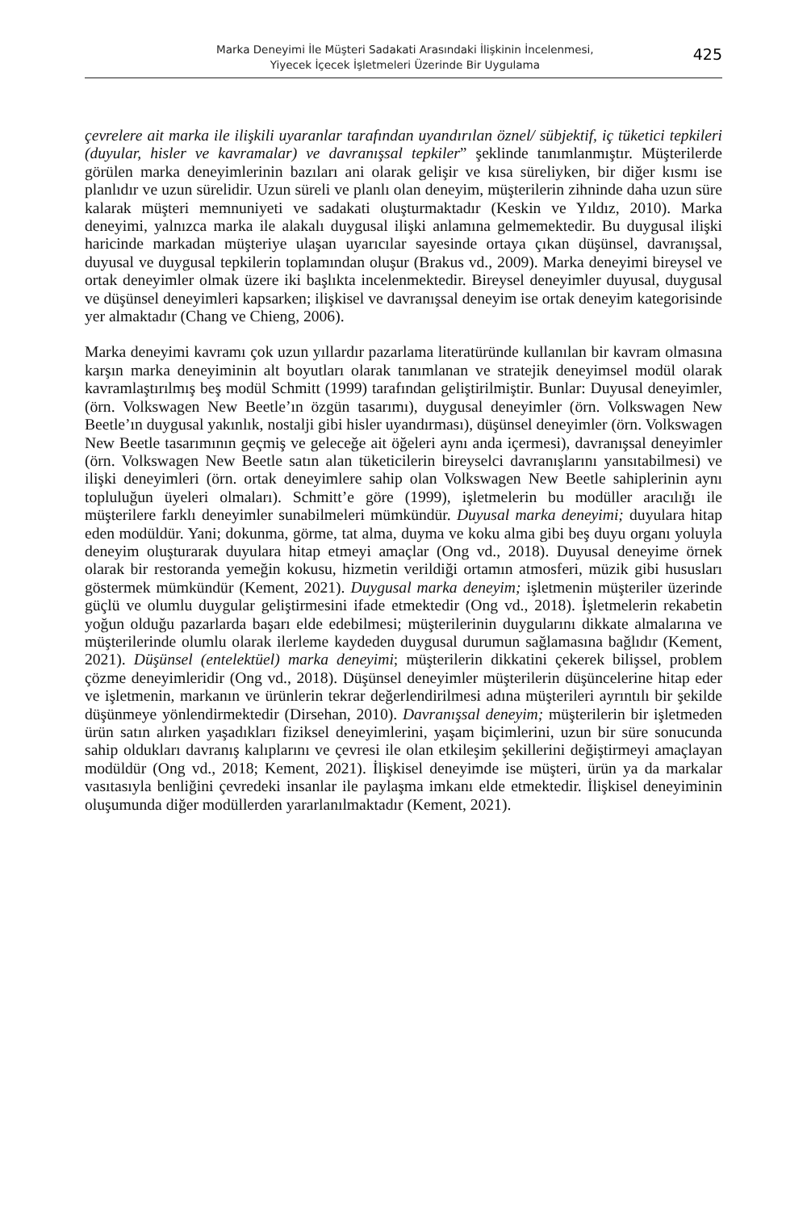Marka Deneyimi İle Müşteri Sadakati Arasındaki İlişkinin İncelenmesi,
Yiyecek İçecek İşletmeleri Üzerinde Bir Uygulama
425
çevrelere ait marka ile ilişkili uyaranlar tarafından uyandırılan öznel/ sübjektif, iç tüketici tepkileri (duyular, hisler ve kavramalar) ve davranışsal tepkiler” şeklinde tanımlanmıştır. Müşterilerde görülen marka deneyimlerinin bazıları ani olarak gelişir ve kısa süreliyken, bir diğer kısmı ise planlıdır ve uzun sürelidir. Uzun süreli ve planlı olan deneyim, müşterilerin zihninde daha uzun süre kalarak müşteri memnuniyeti ve sadakati oluşturmaktadır (Keskin ve Yıldız, 2010). Marka deneyimi, yalnızca marka ile alakalı duygusal ilişki anlamına gelmemektedir. Bu duygusal ilişki haricinde markadan müşteriye ulaşan uyarıcılar sayesinde ortaya çıkan düşünsel, davranışsal, duyusal ve duygusal tepkilerin toplamından oluşur (Brakus vd., 2009). Marka deneyimi bireysel ve ortak deneyimler olmak üzere iki başlıkta incelenmektedir. Bireysel deneyimler duyusal, duygusal ve düşünsel deneyimleri kapsarken; ilişkisel ve davranışsal deneyim ise ortak deneyim kategorisinde yer almaktadır (Chang ve Chieng, 2006).
Marka deneyimi kavramı çok uzun yıllardır pazarlama literatüründe kullanılan bir kavram olmasına karşın marka deneyiminin alt boyutları olarak tanımlanan ve stratejik deneyimsel modül olarak kavramlaştırılmış beş modül Schmitt (1999) tarafından geliştirilmiştir. Bunlar: Duyusal deneyimler, (örn. Volkswagen New Beetle’ın özgün tasarımı), duygusal deneyimler (örn. Volkswagen New Beetle’ın duygusal yakınlık, nostalji gibi hisler uyandırması), düşünsel deneyimler (örn. Volkswagen New Beetle tasarımının geçmiş ve geleceğe ait öğeleri aynı anda içermesi), davranışsal deneyimler (örn. Volkswagen New Beetle satın alan tüketicilerin bireyselci davranışlarını yansıtabilmesi) ve ilişki deneyimleri (örn. ortak deneyimlere sahip olan Volkswagen New Beetle sahiplerinin aynı topluluğun üyeleri olmaları). Schmitt’e göre (1999), işletmelerin bu modüller aracılığı ile müşterilere farklı deneyimler sunabilmeleri mümkündür. Duyusal marka deneyimi; duyulara hitap eden modüldür. Yani; dokunma, görme, tat alma, duyma ve koku alma gibi beş duyu organı yoluyla deneyim oluşturarak duyulara hitap etmeyi amaçlar (Ong vd., 2018). Duyusal deneyime örnek olarak bir restoranda yemeğin kokusu, hizmetin verildiği ortamın atmosferi, müzik gibi hususları göstermek mümkündür (Kement, 2021). Duygusal marka deneyim; işletmenin müşteriler üzerinde güçlü ve olumlu duygular geliştirmesini ifade etmektedir (Ong vd., 2018). İşletmelerin rekabetin yoğun olduğu pazarlarda başarı elde edebilmesi; müşterilerinin duygularını dikkate almalarına ve müşterilerinde olumlu olarak ilerleme kaydeden duygusal durumun sağlamasına bağlıdır (Kement, 2021). Düşünsel (entelektüel) marka deneyimi; müşterilerin dikkatini çekerek bilişsel, problem çözme deneyimleridir (Ong vd., 2018). Düşünsel deneyimler müşterilerin düşüncelerine hitap eder ve işletmenin, markanın ve ürünlerin tekrar değerlendirilmesi adına müşterileri ayrıntılı bir şekilde düşünmeye yönlendirmektedir (Dirsehan, 2010). Davranışsal deneyim; müşterilerin bir işletmeden ürün satın alırken yaşadıkları fiziksel deneyimlerini, yaşam biçimlerini, uzun bir süre sonucunda sahip oldukları davranış kalıplarını ve çevresi ile olan etkileşim şekillerini değiştirmeyi amaçlayan modüldür (Ong vd., 2018; Kement, 2021). İlişkisel deneyimde ise müşteri, ürün ya da markalar vasıtasıyla benliğini çevredeki insanlar ile paylaşma imkanı elde etmektedir. İlişkisel deneyiminin oluşumunda diğer modüllerden yararlanılmaktadır (Kement, 2021).